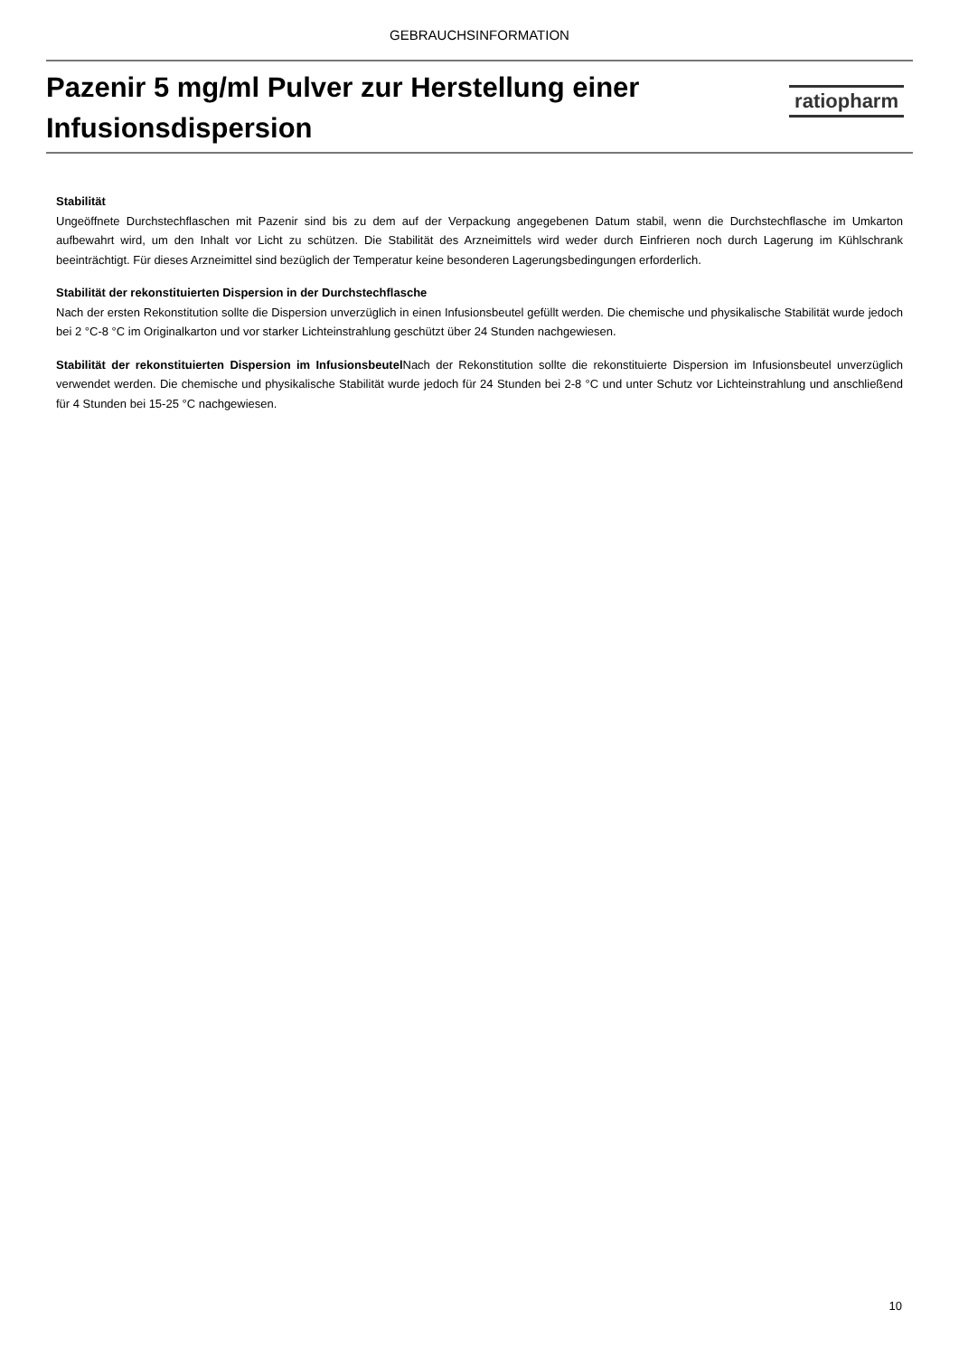GEBRAUCHSINFORMATION
Pazenir 5 mg/ml Pulver zur Herstellung einer Infusionsdispersion
ratiopharm
Stabilität
Ungeöffnete Durchstechflaschen mit Pazenir sind bis zu dem auf der Verpackung angegebenen Datum stabil, wenn die Durchstechflasche im Umkarton aufbewahrt wird, um den Inhalt vor Licht zu schützen. Die Stabilität des Arzneimittels wird weder durch Einfrieren noch durch Lagerung im Kühlschrank beeinträchtigt. Für dieses Arzneimittel sind bezüglich der Temperatur keine besonderen Lagerungsbedingungen erforderlich.
Stabilität der rekonstituierten Dispersion in der Durchstechflasche
Nach der ersten Rekonstitution sollte die Dispersion unverzüglich in einen Infusionsbeutel gefüllt werden. Die chemische und physikalische Stabilität wurde jedoch bei 2 °C-8 °C im Originalkarton und vor starker Lichteinstrahlung geschützt über 24 Stunden nachgewiesen.
Stabilität der rekonstituierten Dispersion im Infusionsbeutel Nach der Rekonstitution sollte die rekonstituierte Dispersion im Infusionsbeutel unverzüglich verwendet werden. Die chemische und physikalische Stabilität wurde jedoch für 24 Stunden bei 2-8 °C und unter Schutz vor Lichteinstrahlung und anschließend für 4 Stunden bei 15-25 °C nachgewiesen.
10